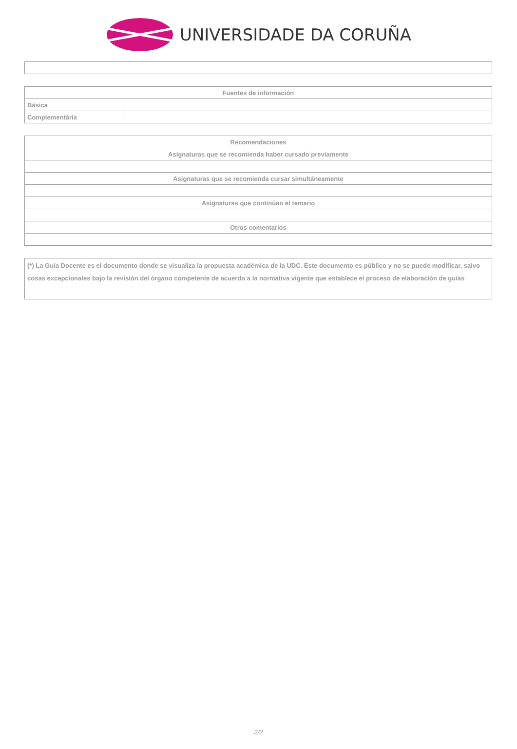UNIVERSIDADE DA CORUÑA
| Fuentes de información | |
| --- | --- |
| Básica | |
| Complementária | |
| Recomendaciones |
| --- |
| Asignaturas que se recomienda haber cursado previamente |
| Asignaturas que se recomienda cursar simultáneamente |
| Asignaturas que continúan el temario |
| Otros comentarios |
(*) La Guía Docente es el documento donde se visualiza la propuesta académica de la UDC. Este documento es público y no se puede modificar, salvo cosas excepcionales bajo la revisión del órgano competente de acuerdo a la normativa vigente que establece el proceso de elaboración de guías
2/2